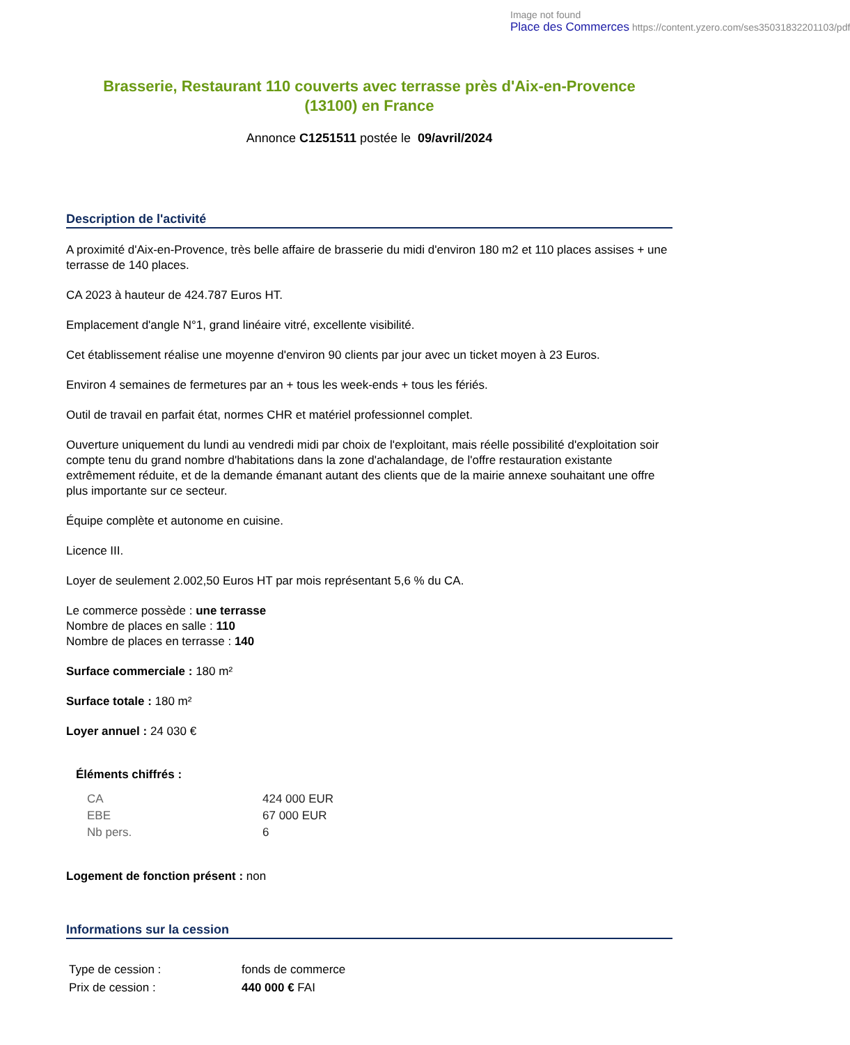Image not found
Place des Commerces https://content.yzero.com/ses35031832201103/pdf
Brasserie, Restaurant 110 couverts avec terrasse près d'Aix-en-Provence (13100) en France
Annonce C1251511 postée le 09/avril/2024
Description de l'activité
A proximité d'Aix-en-Provence, très belle affaire de brasserie du midi d'environ 180 m2 et 110 places assises + une terrasse de 140 places.
CA 2023 à hauteur de 424.787 Euros HT.
Emplacement d'angle N°1, grand linéaire vitré, excellente visibilité.
Cet établissement réalise une moyenne d'environ 90 clients par jour avec un ticket moyen à 23 Euros.
Environ 4 semaines de fermetures par an + tous les week-ends + tous les fériés.
Outil de travail en parfait état, normes CHR et matériel professionnel complet.
Ouverture uniquement du lundi au vendredi midi par choix de l'exploitant, mais réelle possibilité d'exploitation soir compte tenu du grand nombre d'habitations dans la zone d'achalandage, de l'offre restauration existante extrêmement réduite, et de la demande émanant autant des clients que de la mairie annexe souhaitant une offre plus importante sur ce secteur.
Équipe complète et autonome en cuisine.
Licence III.
Loyer de seulement 2.002,50 Euros HT par mois représentant 5,6 % du CA.
Le commerce possède : une terrasse
Nombre de places en salle : 110
Nombre de places en terrasse : 140
Surface commerciale : 180 m²
Surface totale : 180 m²
Loyer annuel : 24 030 €
Éléments chiffrés :
| CA | 424 000 EUR |
| EBE | 67 000 EUR |
| Nb pers. | 6 |
Logement de fonction présent : non
Informations sur la cession
| Type de cession : | fonds de commerce |
| Prix de cession : | 440 000 € FAI |